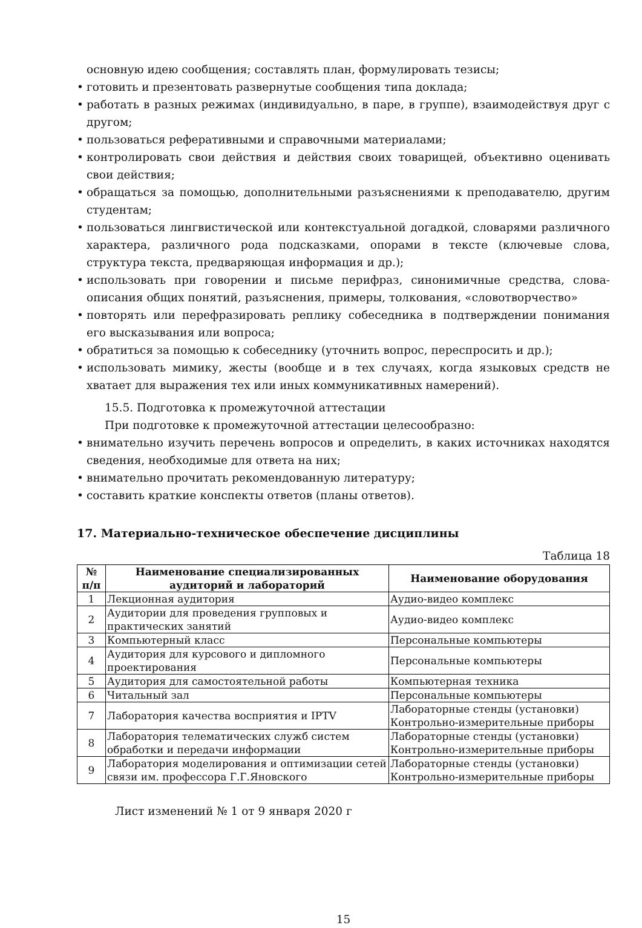основную идею сообщения; составлять план, формулировать тезисы;
• готовить и презентовать развернутые сообщения типа доклада;
• работать в разных режимах (индивидуально, в паре, в группе), взаимодействуя друг с другом;
• пользоваться реферативными и справочными материалами;
• контролировать свои действия и действия своих товарищей, объективно оценивать свои действия;
• обращаться за помощью, дополнительными разъяснениями к преподавателю, другим студентам;
• пользоваться лингвистической или контекстуальной догадкой, словарями различного характера, различного рода подсказками, опорами в тексте (ключевые слова, структура текста, предваряющая информация и др.);
• использовать при говорении и письме перифраз, синонимичные средства, слова-описания общих понятий, разъяснения, примеры, толкования, «словотворчество»
• повторять или перефразировать реплику собеседника в подтверждении понимания его высказывания или вопроса;
• обратиться за помощью к собеседнику (уточнить вопрос, переспросить и др.);
• использовать мимику, жесты (вообще и в тех случаях, когда языковых средств не хватает для выражения тех или иных коммуникативных намерений).
15.5. Подготовка к промежуточной аттестации
При подготовке к промежуточной аттестации целесообразно:
• внимательно изучить перечень вопросов и определить, в каких источниках находятся сведения, необходимые для ответа на них;
• внимательно прочитать рекомендованную литературу;
• составить краткие конспекты ответов (планы ответов).
17. Материально-техническое обеспечение дисциплины
Таблица 18
| № п/п | Наименование специализированных аудиторий и лабораторий | Наименование оборудования |
| --- | --- | --- |
| 1 | Лекционная аудитория | Аудио-видео комплекс |
| 2 | Аудитории для проведения групповых и практических занятий | Аудио-видео комплекс |
| 3 | Компьютерный класс | Персональные компьютеры |
| 4 | Аудитория для курсового и дипломного проектирования | Персональные компьютеры |
| 5 | Аудитория для самостоятельной работы | Компьютерная техника |
| 6 | Читальный зал | Персональные компьютеры |
| 7 | Лаборатория качества восприятия и IPTV | Лабораторные стенды (установки) Контрольно-измерительные приборы |
| 8 | Лаборатория телематических служб систем обработки и передачи информации | Лабораторные стенды (установки) Контрольно-измерительные приборы |
| 9 | Лаборатория моделирования и оптимизации сетей связи им. профессора Г.Г.Яновского | Лабораторные стенды (установки) Контрольно-измерительные приборы |
Лист изменений № 1 от 9 января 2020 г
15